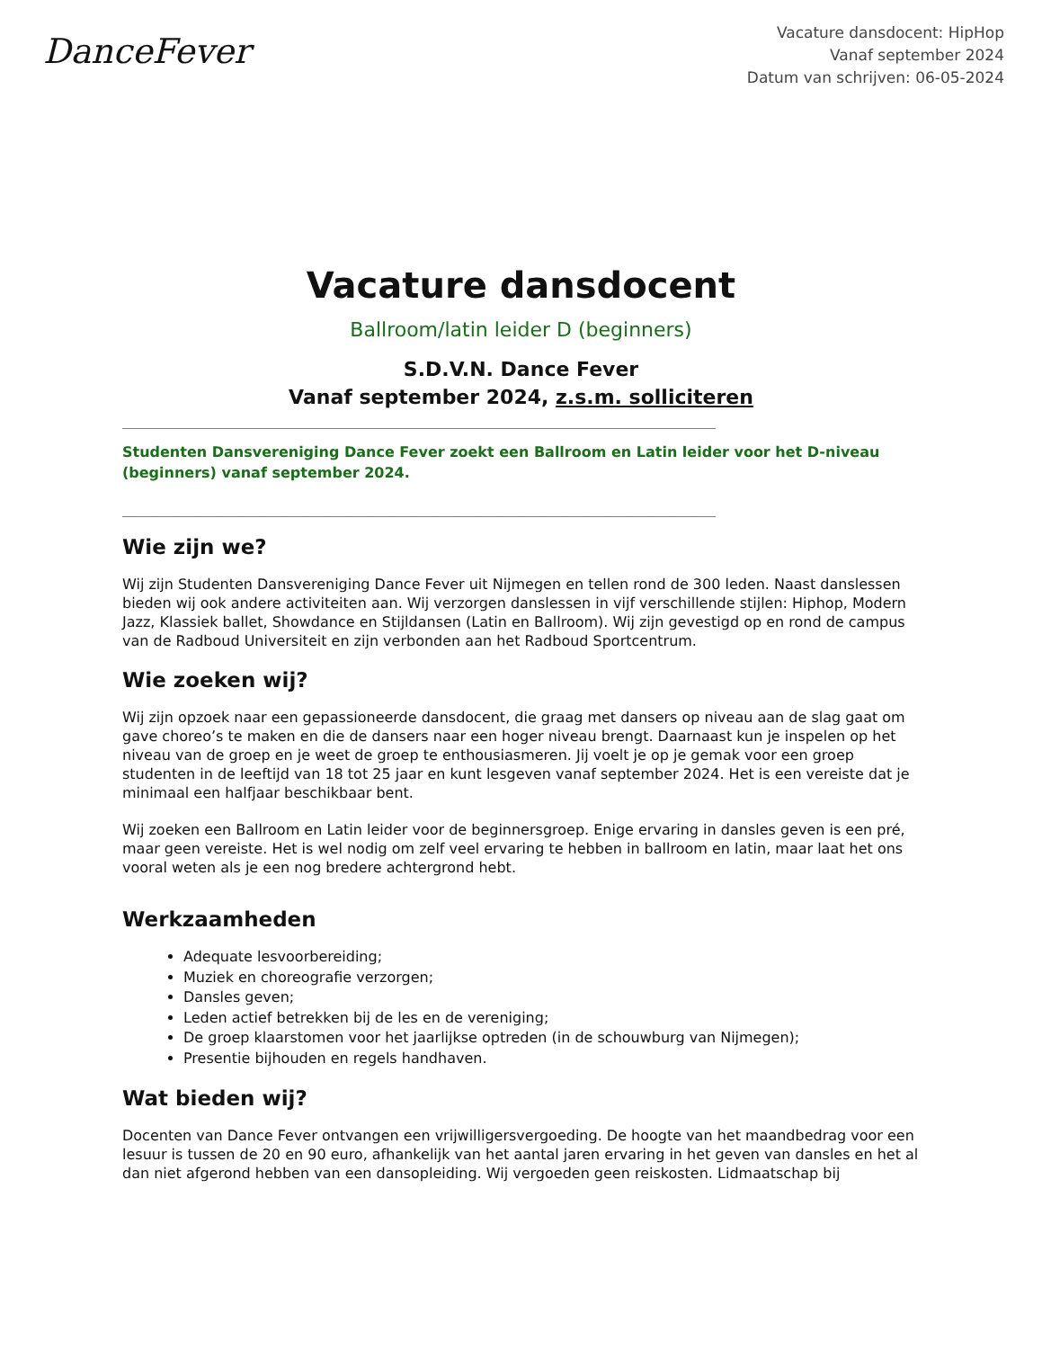DanceFever
Vacature dansdocent: HipHop
Vanaf september 2024
Datum van schrijven: 06-05-2024
Vacature dansdocent
Ballroom/latin leider D (beginners)
S.D.V.N. Dance Fever
Vanaf september 2024, z.s.m. solliciteren
______________________________________________________________________________________________________________
Studenten Dansvereniging Dance Fever zoekt een Ballroom en Latin leider voor het D-niveau (beginners) vanaf september 2024.
______________________________________________________________________________________________________________
Wie zijn we?
Wij zijn Studenten Dansvereniging Dance Fever uit Nijmegen en tellen rond de 300 leden. Naast danslessen bieden wij ook andere activiteiten aan. Wij verzorgen danslessen in vijf verschillende stijlen: Hiphop, Modern Jazz, Klassiek ballet, Showdance en Stijldansen (Latin en Ballroom). Wij zijn gevestigd op en rond de campus van de Radboud Universiteit en zijn verbonden aan het Radboud Sportcentrum.
Wie zoeken wij?
Wij zijn opzoek naar een gepassioneerde dansdocent, die graag met dansers op niveau aan de slag gaat om gave choreo’s te maken en die de dansers naar een hoger niveau brengt. Daarnaast kun je inspelen op het niveau van de groep en je weet de groep te enthousiasmeren. Jij voelt je op je gemak voor een groep studenten in de leeftijd van 18 tot 25 jaar en kunt lesgeven vanaf september 2024. Het is een vereiste dat je minimaal een halfjaar beschikbaar bent.
Wij zoeken een Ballroom en Latin leider voor de beginnersgroep. Enige ervaring in dansles geven is een pré, maar geen vereiste. Het is wel nodig om zelf veel ervaring te hebben in ballroom en latin, maar laat het ons vooral weten als je een nog bredere achtergrond hebt.
Werkzaamheden
Adequate lesvoorbereiding;
Muziek en choreografie verzorgen;
Dansles geven;
Leden actief betrekken bij de les en de vereniging;
De groep klaarstomen voor het jaarlijkse optreden (in de schouwburg van Nijmegen);
Presentie bijhouden en regels handhaven.
Wat bieden wij?
Docenten van Dance Fever ontvangen een vrijwilligersvergoeding. De hoogte van het maandbedrag voor een lesuur is tussen de 20 en 90 euro, afhankelijk van het aantal jaren ervaring in het geven van dansles en het al dan niet afgerond hebben van een dansopleiding. Wij vergoeden geen reiskosten. Lidmaatschap bij